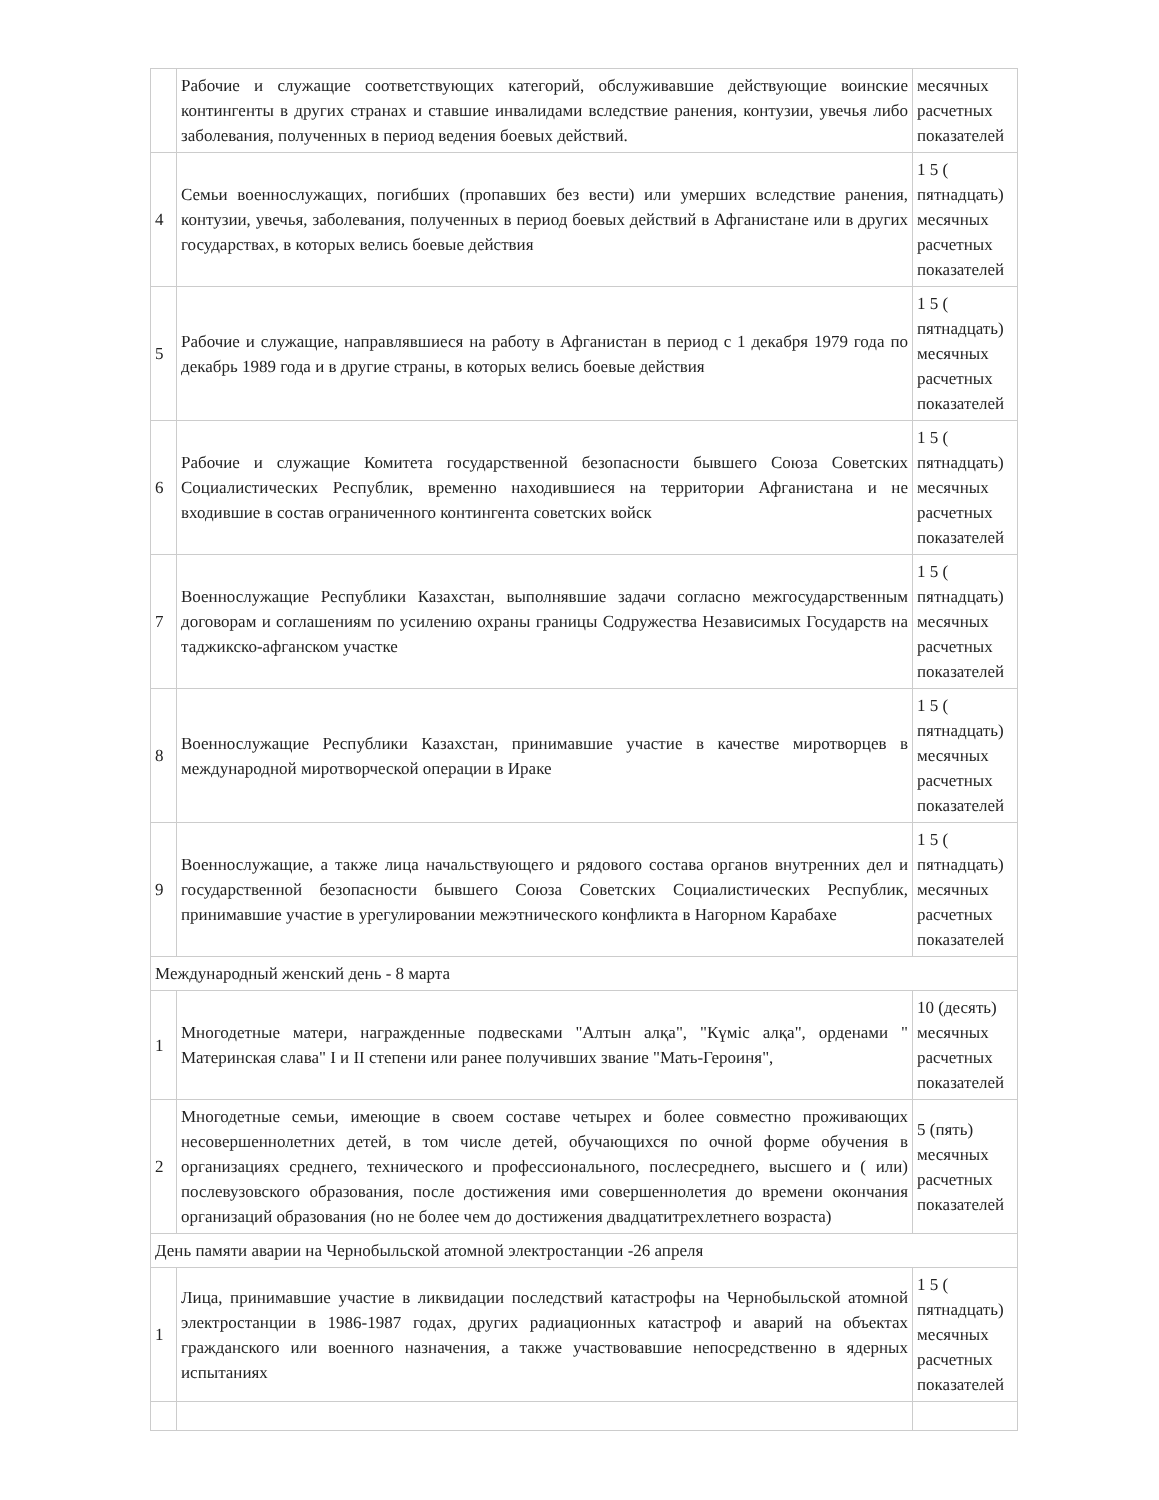| | Рабочие и служащие соответствующих категорий, обслуживавшие действующие воинские контингенты в других странах и ставшие инвалидами вследствие ранения, контузии, увечья либо заболевания, полученных в период ведения боевых действий. | месячных расчетных показателей |
| 4 | Семьи военнослужащих, погибших (пропавших без вести) или умерших вследствие ранения, контузии, увечья, заболевания, полученных в период боевых действий в Афганистане или в других государствах, в которых велись боевые действия | 1 5 ( пятнадцать) месячных расчетных показателей |
| 5 | Рабочие и служащие, направлявшиеся на работу в Афганистан в период с 1 декабря 1979 года по декабрь 1989 года и в другие страны, в которых велись боевые действия | 1 5 ( пятнадцать) месячных расчетных показателей |
| 6 | Рабочие и служащие Комитета государственной безопасности бывшего Союза Советских Социалистических Республик, временно находившиеся на территории Афганистана и не входившие в состав ограниченного контингента советских войск | 1 5 ( пятнадцать) месячных расчетных показателей |
| 7 | Военнослужащие Республики Казахстан, выполнявшие задачи согласно межгосударственным договорам и соглашениям по усилению охраны границы Содружества Независимых Государств на таджикско-афганском участке | 1 5 ( пятнадцать) месячных расчетных показателей |
| 8 | Военнослужащие Республики Казахстан, принимавшие участие в качестве миротворцев в международной миротворческой операции в Ираке | 1 5 ( пятнадцать) месячных расчетных показателей |
| 9 | Военнослужащие, а также лица начальствующего и рядового состава органов внутренних дел и государственной безопасности бывшего Союза Советских Социалистических Республик, принимавшие участие в урегулировании межэтнического конфликта в Нагорном Карабахе | 1 5 ( пятнадцать) месячных расчетных показателей |
| Международный женский день - 8 марта | | |
| 1 | Многодетные матери, награжденные подвесками "Алтын алқа", "Күміс алқа", орденами " Материнская слава" I и II степени или ранее получивших звание "Мать-Героиня", | 10 (десять) месячных расчетных показателей |
| 2 | Многодетные семьи, имеющие в своем составе четырех и более совместно проживающих несовершеннолетних детей, в том числе детей, обучающихся по очной форме обучения в организациях среднего, технического и профессионального, послесреднего, высшего и ( или) послевузовского образования, после достижения ими совершеннолетия до времени окончания организаций образования (но не более чем до достижения двадцатитрехлетнего возраста) | 5 (пять) месячных расчетных показателей |
| День памяти аварии на Чернобыльской атомной электростанции -26 апреля | | |
| 1 | Лица, принимавшие участие в ликвидации последствий катастрофы на Чернобыльской атомной электростанции в 1986-1987 годах, других радиационных катастроф и аварий на объектах гражданского или военного назначения, а также участвовавшие непосредственно в ядерных испытаниях | 1 5 ( пятнадцать) месячных расчетных показателей |